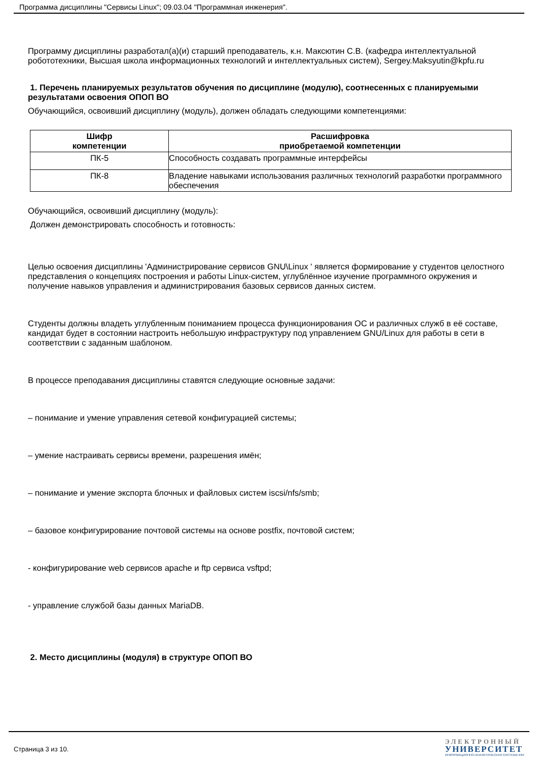Программа дисциплины "Сервисы Linux"; 09.03.04 "Программная инженерия".
Программу дисциплины разработал(а)(и) старший преподаватель, к.н. Максютин С.В. (кафедра интеллектуальной робототехники, Высшая школа информационных технологий и интеллектуальных систем), Sergey.Maksyutin@kpfu.ru
1. Перечень планируемых результатов обучения по дисциплине (модулю), соотнесенных с планируемыми результатами освоения ОПОП ВО
Обучающийся, освоивший дисциплину (модуль), должен обладать следующими компетенциями:
| Шифр компетенции | Расшифровка приобретаемой компетенции |
| --- | --- |
| ПК-5 | Способность создавать программные интерфейсы |
| ПК-8 | Владение навыками использования различных технологий разработки программного обеспечения |
Обучающийся, освоивший дисциплину (модуль):
Должен демонстрировать способность и готовность:
Целью освоения дисциплины 'Администрирование сервисов GNU\Linux ' является формирование у студентов целостного представления о концепциях построения и работы Linux-систем, углублённое изучение программного окружения и получение навыков управления и администрирования базовых сервисов данных систем.
Студенты должны владеть углубленным пониманием процесса функционирования ОС и различных служб в её составе, кандидат будет в состоянии настроить небольшую инфраструктуру под управлением GNU/Linux для работы в сети в соответствии с заданным шаблоном.
В процессе преподавания дисциплины ставятся следующие основные задачи:
– понимание и умение управления сетевой конфигурацией системы;
– умение настраивать сервисы времени, разрешения имён;
– понимание и умение экспорта блочных и файловых систем iscsi/nfs/smb;
– базовое конфигурирование почтовой системы на основе postfix, почтовой систем;
- конфигурирование web сервисов apache и ftp сервиса vsftpd;
- управление службой базы данных MariaDB.
2. Место дисциплины (модуля) в структуре ОПОП ВО
Страница 3 из 10.
ЭЛЕКТРОННЫЙ
УНИВЕРСИТЕТ
ИНФОРМАЦИОННО-АНАЛИТИЧЕСКАЯ СИСТЕМА КФУ